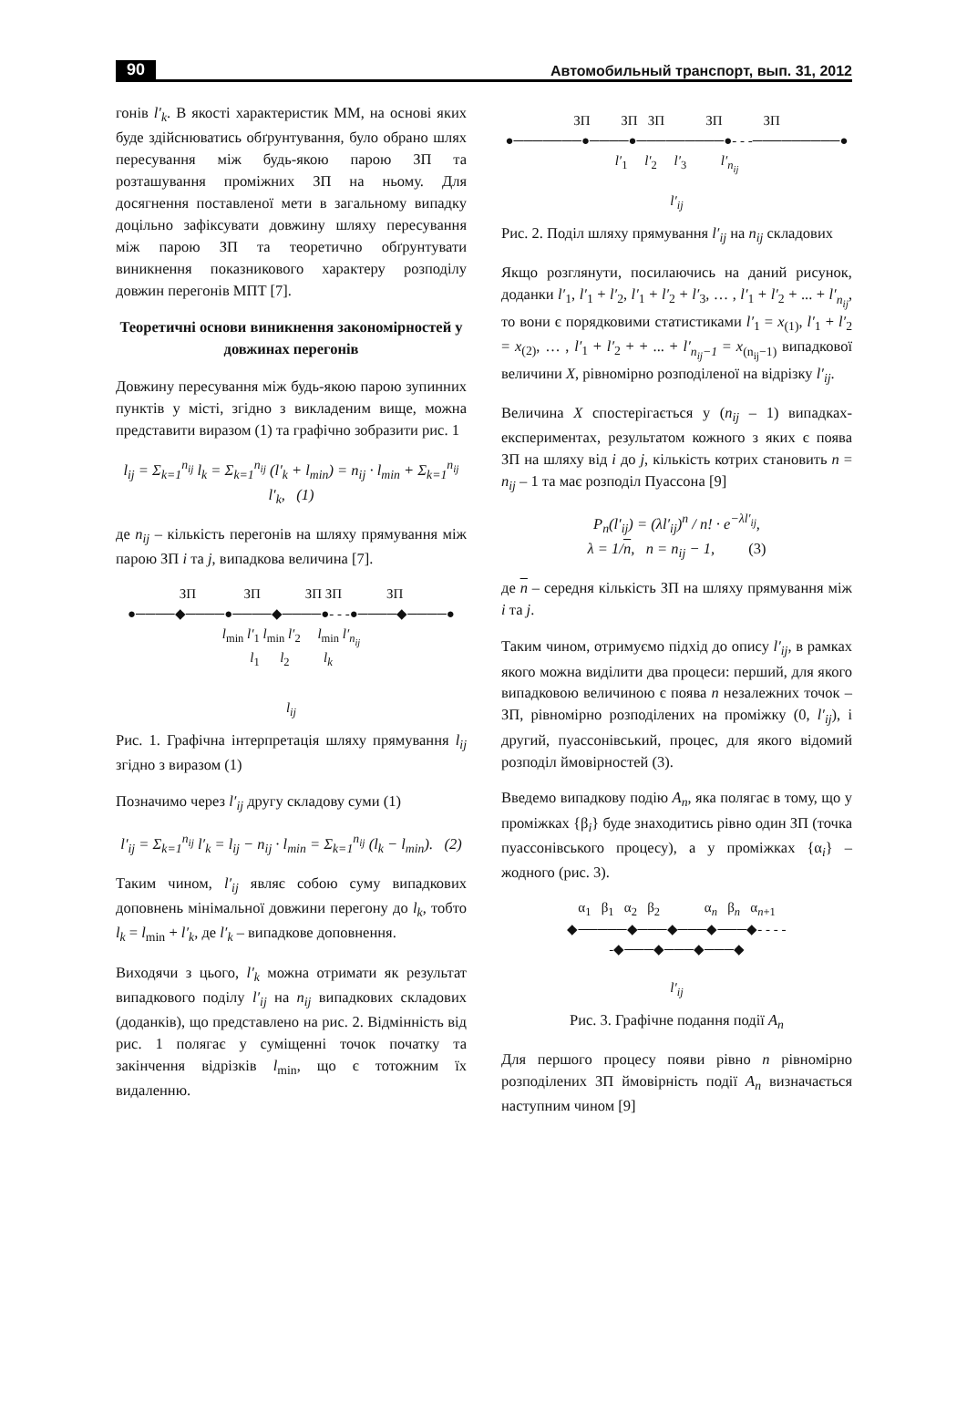90 Автомобильный транспорт, вып. 31, 2012
гонів l′<sub>k</sub>. В якості характеристик ММ, на основі яких буде здійснюватись обґрунтування, було обрано шлях пересування між будь-якою парою ЗП та розташування проміжних ЗП на ньому. Для досягнення поставленої мети в загальному випадку доцільно зафіксувати довжину шляху пересування між парою ЗП та теоретично обґрунтувати виникнення показникового характеру розподілу довжин перегонів МПТ [7].
Теоретичні основи виникнення закономірностей у довжинах перегонів
Довжину пересування між будь-якою парою зупинних пунктів у місті, згідно з викладеним вище, можна представити виразом (1) та графічно зобразити рис. 1
l<sub>ij</sub> = Σ<sub>k=1</sub><sup>n<sub>ij</sub></sup> l<sub>k</sub> = Σ<sub>k=1</sub><sup>n<sub>ij</sub></sup> (l′<sub>k</sub> + l<sub>min</sub>) = n<sub>ij</sub> · l<sub>min</sub> + Σ<sub>k=1</sub><sup>n<sub>ij</sub></sup> l′<sub>k</sub>, (1)
де n<sub>ij</sub> – кількість перегонів на шляху прямування між парою ЗП i та j, випадкова величина [7].
ЗП ЗП ЗП ЗП ЗП
●────◆────●────◆────●- - -●────◆────●
l<sub>min</sub> l′<sub>1</sub> l<sub>min</sub> l′<sub>2</sub> l<sub>min</sub> l′<sub>n<sub>ij</sub></sub>
l<sub>1</sub> l<sub>2</sub> l<sub>k</sub>
l<sub>ij</sub>
Рис. 1. Графічна інтерпретація шляху прямування l<sub>ij</sub> згідно з виразом (1)
Позначимо через l′<sub>ij</sub> другу складову суми (1)
l′<sub>ij</sub> = Σ<sub>k=1</sub><sup>n<sub>ij</sub></sup> l′<sub>k</sub> = l<sub>ij</sub> − n<sub>ij</sub> · l<sub>min</sub> = Σ<sub>k=1</sub><sup>n<sub>ij</sub></sup> (l<sub>k</sub> − l<sub>min</sub>). (2)
Таким чином, l′<sub>ij</sub> являє собою суму випадкових доповнень мінімальної довжини перегону до l<sub>k</sub>, тобто l<sub>k</sub> = l<sub>min</sub> + l′<sub>k</sub>, де l′<sub>k</sub> – випадкове доповнення.
Виходячи з цього, l′<sub>k</sub> можна отримати як результат випадкового поділу l′<sub>ij</sub> на n<sub>ij</sub> випадкових складових (доданків), що представлено на рис. 2. Відмінність від рис. 1 полягає у суміщенні точок початку та закінчення відрізків l<sub>min</sub>, що є тотожним їх видаленню.
ЗП ЗП ЗП ЗП ЗП
●───────●────●─────────●- - -─────────●
l′<sub>1</sub> l′<sub>2</sub> l′<sub>3</sub> l′<sub>n<sub>ij</sub></sub>
l′<sub>ij</sub>
Рис. 2. Поділ шляху прямування l′<sub>ij</sub> на n<sub>ij</sub> складових
Якщо розглянути, посилаючись на даний рисунок, доданки l′<sub>1</sub>, l′<sub>1</sub> + l′<sub>2</sub>, l′<sub>1</sub> + l′<sub>2</sub> + l′<sub>3</sub>, … , l′<sub>1</sub> + l′<sub>2</sub> + ... + l′<sub>n<sub>ij</sub></sub>, то вони є порядковими статистиками l′<sub>1</sub> = x<sub>(1)</sub>, l′<sub>1</sub> + l′<sub>2</sub> = x<sub>(2)</sub>, … , l′<sub>1</sub> + l′<sub>2</sub> + + ... + l′<sub>n<sub>ij</sub>−1</sub> = x<sub>(n<sub>ij</sub>−1)</sub> випадкової величини X, рівномірно розподіленої на відрізку l′<sub>ij</sub>.
Величина X спостерігається у (n<sub>ij</sub> – 1) випадках-експериментах, результатом кожного з яких є поява ЗП на шляху від i до j, кількість котрих становить n = n<sub>ij</sub> – 1 та має розподіл Пуассона [9]
P<sub>n</sub>(l′<sub>ij</sub>) = (λl′<sub>ij</sub>)<sup>n</sup> / n! · e<sup>−λl′<sub>ij</sub></sup>,
λ = 1/n, n = n<sub>ij</sub> − 1, (3)
де n – середня кількість ЗП на шляху прямування між i та j.
Таким чином, отримуємо підхід до опису l′<sub>ij</sub>, в рамках якого можна виділити два процеси: перший, для якого випадковою величиною є поява n незалежних точок – ЗП, рівномірно розподілених на проміжку (0, l′<sub>ij</sub>), і другий, пуассонівський, процес, для якого відомий розподіл ймовірностей (3).
Введемо випадкову подію A<sub>n</sub>, яка полягає в тому, що у проміжках {β<sub>i</sub>} буде знаходитись рівно один ЗП (точка пуассонівського процесу), а у проміжках {α<sub>i</sub>} – жодного (рис. 3).
α<sub>1</sub> β<sub>1</sub> α<sub>2</sub> β<sub>2</sub> α<sub>n</sub> β<sub>n</sub> α<sub>n+1</sub>
◆─────◆───◆───◆───◆- - - - -◆───◆───◆───◆
l′<sub>ij</sub>
Рис. 3. Графічне подання події A<sub>n</sub>
Для першого процесу появи рівно n рівномірно розподілених ЗП ймовірність події A<sub>n</sub> визначається наступним чином [9]